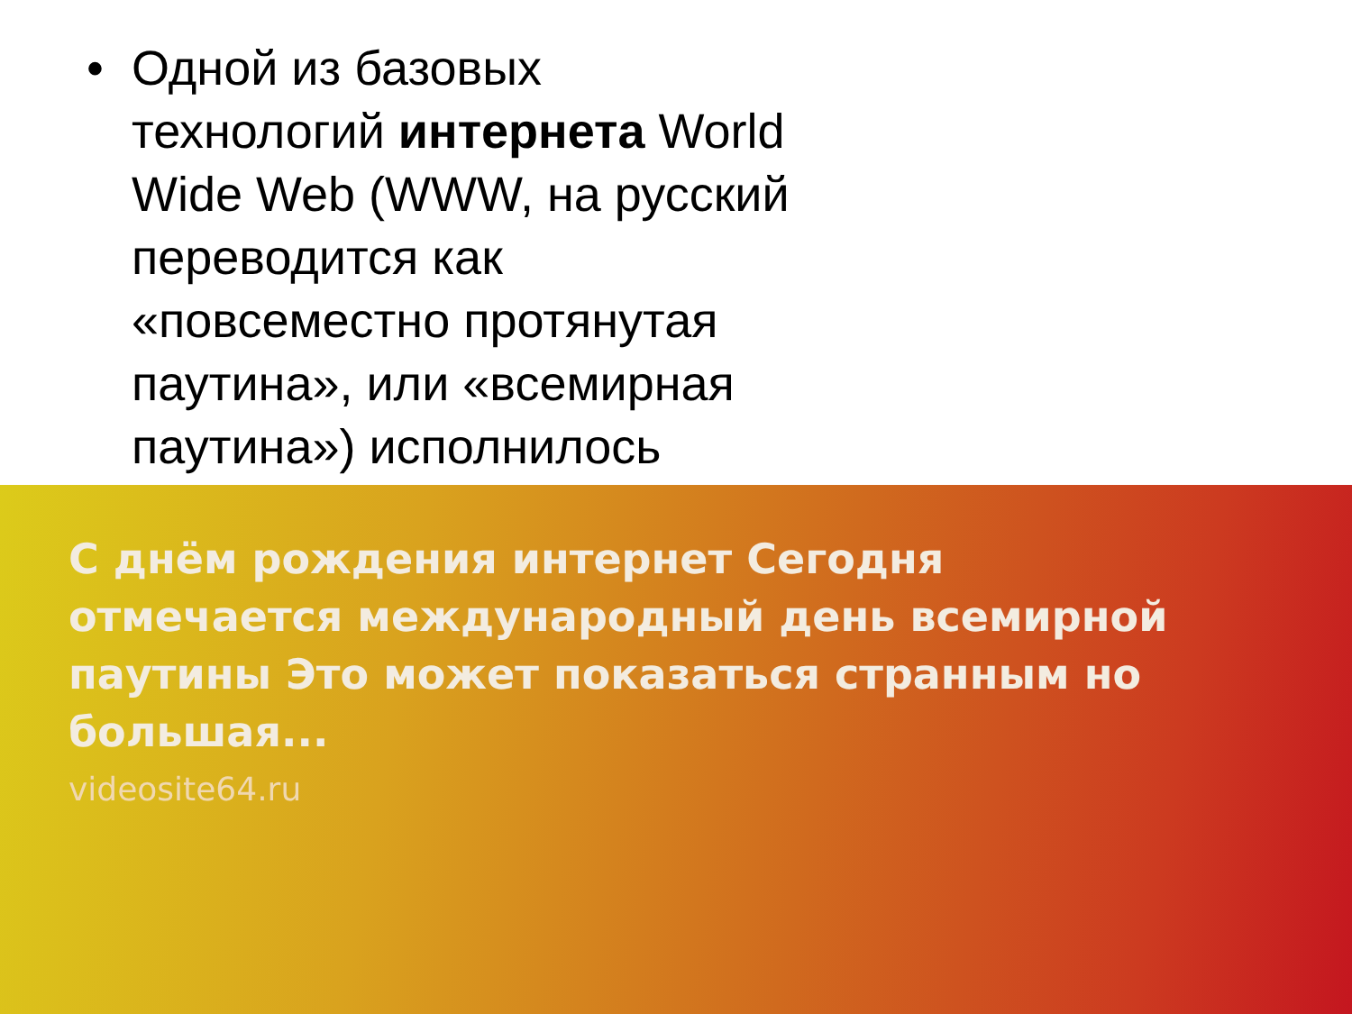• Одной из базовых технологий интернета World Wide Web (WWW, на русский переводится как «повсеместно протянутая паутина», или «всемирная паутина») исполнилось
С днём рождения интернет Сегодня отмечается международный день всемирной паутины Это может показаться странным но большая...
videosite64.ru